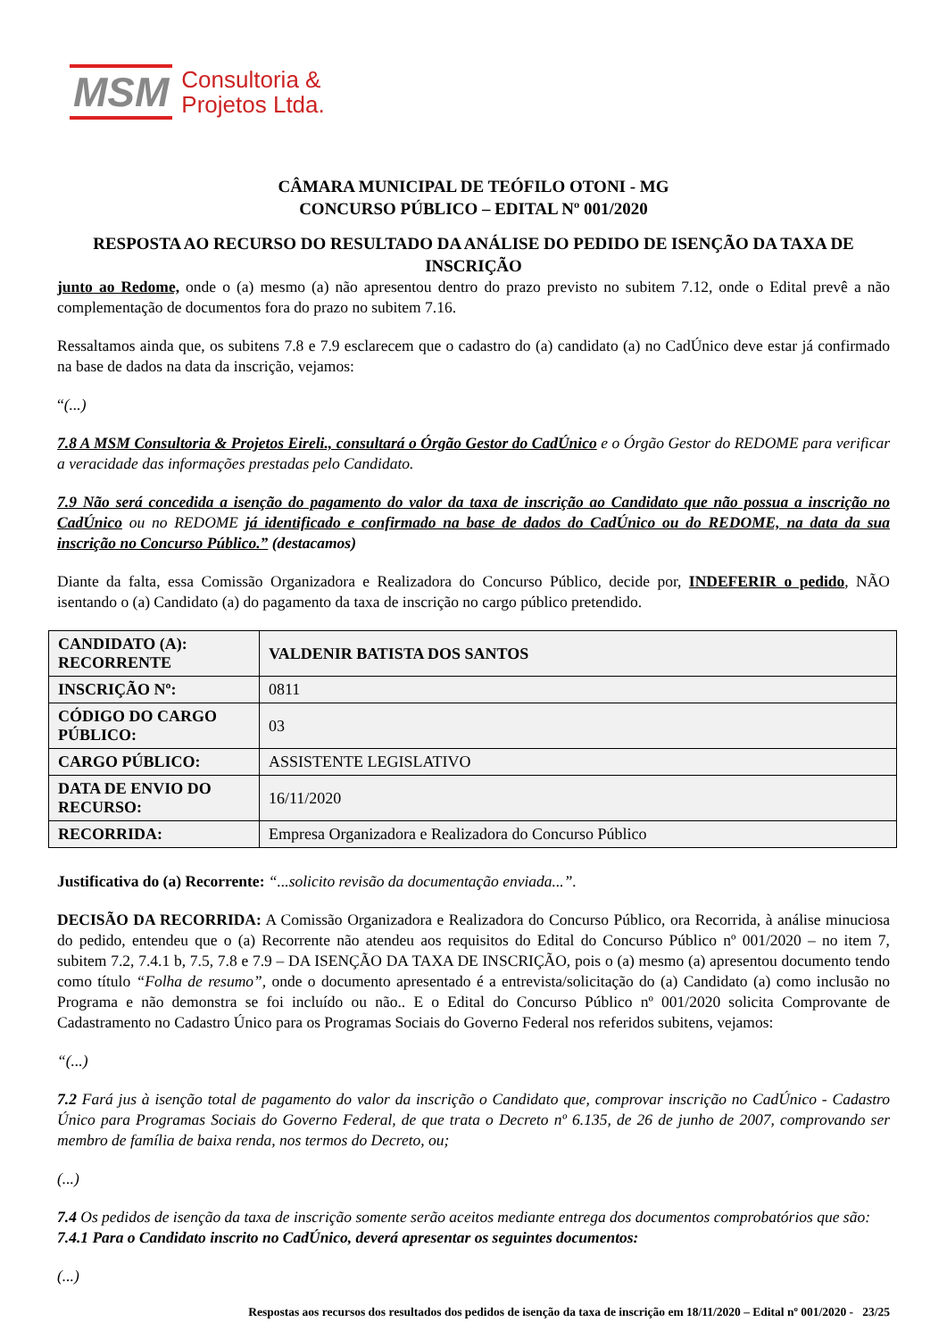MSM Consultoria &
Projetos Ltda.
CÂMARA MUNICIPAL DE TEÓFILO OTONI - MG
CONCURSO PÚBLICO – EDITAL Nº 001/2020
RESPOSTA AO RECURSO DO RESULTADO DA ANÁLISE DO PEDIDO DE ISENÇÃO DA TAXA DE INSCRIÇÃO
junto ao Redome, onde o (a) mesmo (a) não apresentou dentro do prazo previsto no subitem 7.12, onde o Edital prevê a não complementação de documentos fora do prazo no subitem 7.16.
Ressaltamos ainda que, os subitens 7.8 e 7.9 esclarecem que o cadastro do (a) candidato (a) no CadÚnico deve estar já confirmado na base de dados na data da inscrição, vejamos:
“(...)
7.8 A MSM Consultoria & Projetos Eireli., consultará o Órgão Gestor do CadÚnico e o Órgão Gestor do REDOME para verificar a veracidade das informações prestadas pelo Candidato.
7.9 Não será concedida a isenção do pagamento do valor da taxa de inscrição ao Candidato que não possua a inscrição no CadÚnico ou no REDOME já identificado e confirmado na base de dados do CadÚnico ou do REDOME, na data da sua inscrição no Concurso Público.” (destacamos)
Diante da falta, essa Comissão Organizadora e Realizadora do Concurso Público, decide por, INDEFERIR o pedido, NÃO isentando o (a) Candidato (a) do pagamento da taxa de inscrição no cargo público pretendido.
| CANDIDATO (A): RECORRENTE | VALDENIR BATISTA DOS SANTOS |
| INSCRIÇÃO Nº: | 0811 |
| CÓDIGO DO CARGO PÚBLICO: | 03 |
| CARGO PÚBLICO: | ASSISTENTE LEGISLATIVO |
| DATA DE ENVIO DO RECURSO: | 16/11/2020 |
| RECORRIDA: | Empresa Organizadora e Realizadora do Concurso Público |
Justificativa do (a) Recorrente: “...solicito revisão da documentação enviada...”.
DECISÃO DA RECORRIDA: A Comissão Organizadora e Realizadora do Concurso Público, ora Recorrida, à análise minuciosa do pedido, entendeu que o (a) Recorrente não atendeu aos requisitos do Edital do Concurso Público nº 001/2020 – no item 7, subitem 7.2, 7.4.1 b, 7.5, 7.8 e 7.9 – DA ISENÇÃO DA TAXA DE INSCRIÇÃO, pois o (a) mesmo (a) apresentou documento tendo como título “Folha de resumo”, onde o documento apresentado é a entrevista/solicitação do (a) Candidato (a) como inclusão no Programa e não demonstra se foi incluído ou não.. E o Edital do Concurso Público nº 001/2020 solicita Comprovante de Cadastramento no Cadastro Único para os Programas Sociais do Governo Federal nos referidos subitens, vejamos:
“(...)
7.2 Fará jus à isenção total de pagamento do valor da inscrição o Candidato que, comprovar inscrição no CadÚnico - Cadastro Único para Programas Sociais do Governo Federal, de que trata o Decreto nº 6.135, de 26 de junho de 2007, comprovando ser membro de família de baixa renda, nos termos do Decreto, ou;
(...)
7.4 Os pedidos de isenção da taxa de inscrição somente serão aceitos mediante entrega dos documentos comprobatórios que são:
7.4.1 Para o Candidato inscrito no CadÚnico, deverá apresentar os seguintes documentos:
(...)
Respostas aos recursos dos resultados dos pedidos de isenção da taxa de inscrição em 18/11/2020 – Edital nº 001/2020 - 23/25